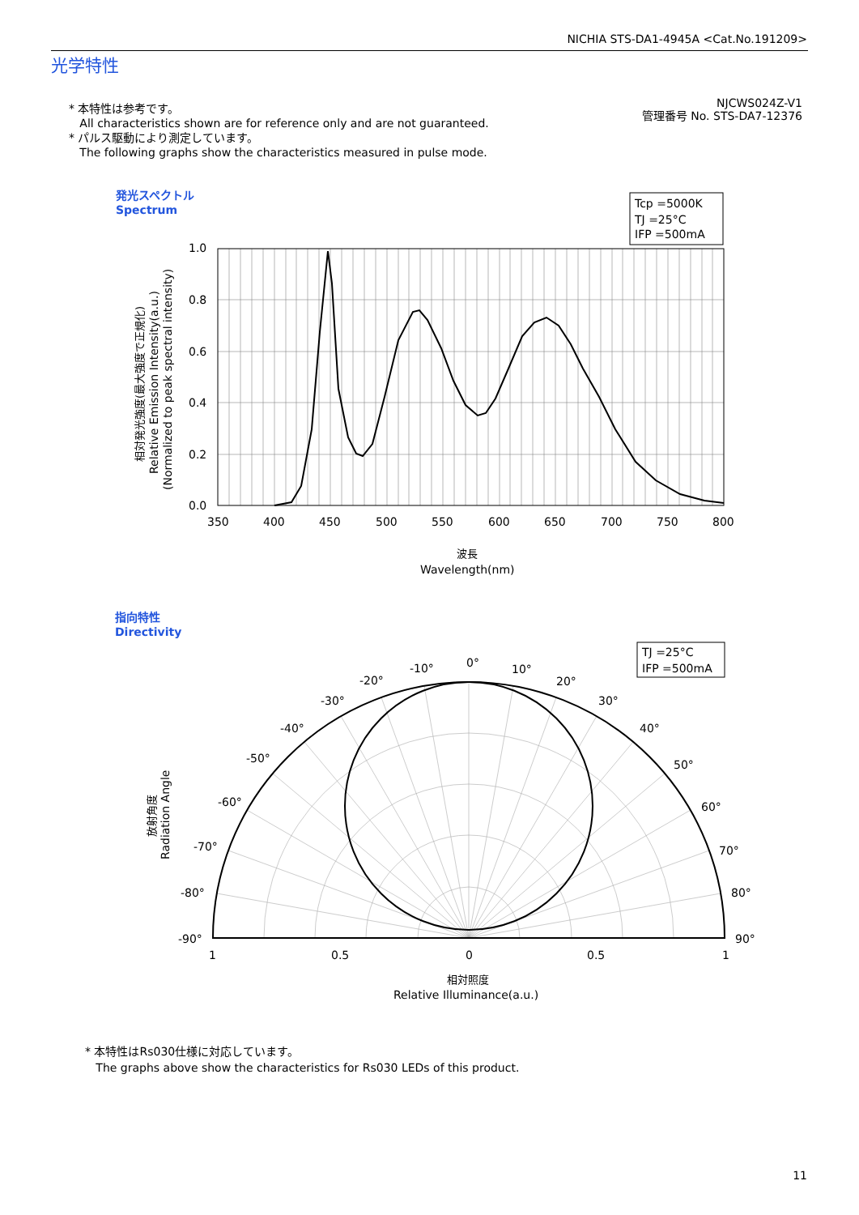NICHIA STS-DA1-4945A <Cat.No.191209>
光学特性
* 本特性は参考です。
All characteristics shown are for reference only and are not guaranteed.
* パルス駆動により測定しています。
The following graphs show the characteristics measured in pulse mode.
NJCWS024Z-V1
管理番号 No. STS-DA7-12376
発光スペクトル
Spectrum
Tcp =5000K
TJ =25°C
IFP =500mA
1.0
0.8
0.6
0.4
0.2
0.0
350
400
450
500
550
600
650
700
750
800
波長
Wavelength(nm)
相対発光強度(最大強度で正規化)
Relative Emission Intensity(a.u.)
(Normalized to peak spectral intensity)
指向特性
Directivity
TJ =25°C
IFP =500mA
0°
-10°
10°
-20°
20°
-30°
30°
-40°
40°
-50°
50°
-60°
60°
-70°
70°
-80°
80°
-90°
90°
1
0.5
0
0.5
1
相対照度
Relative Illuminance(a.u.)
放射角度
Radiation Angle
* 本特性はRs030仕様に対応しています。
The graphs above show the characteristics for Rs030 LEDs of this product.
11